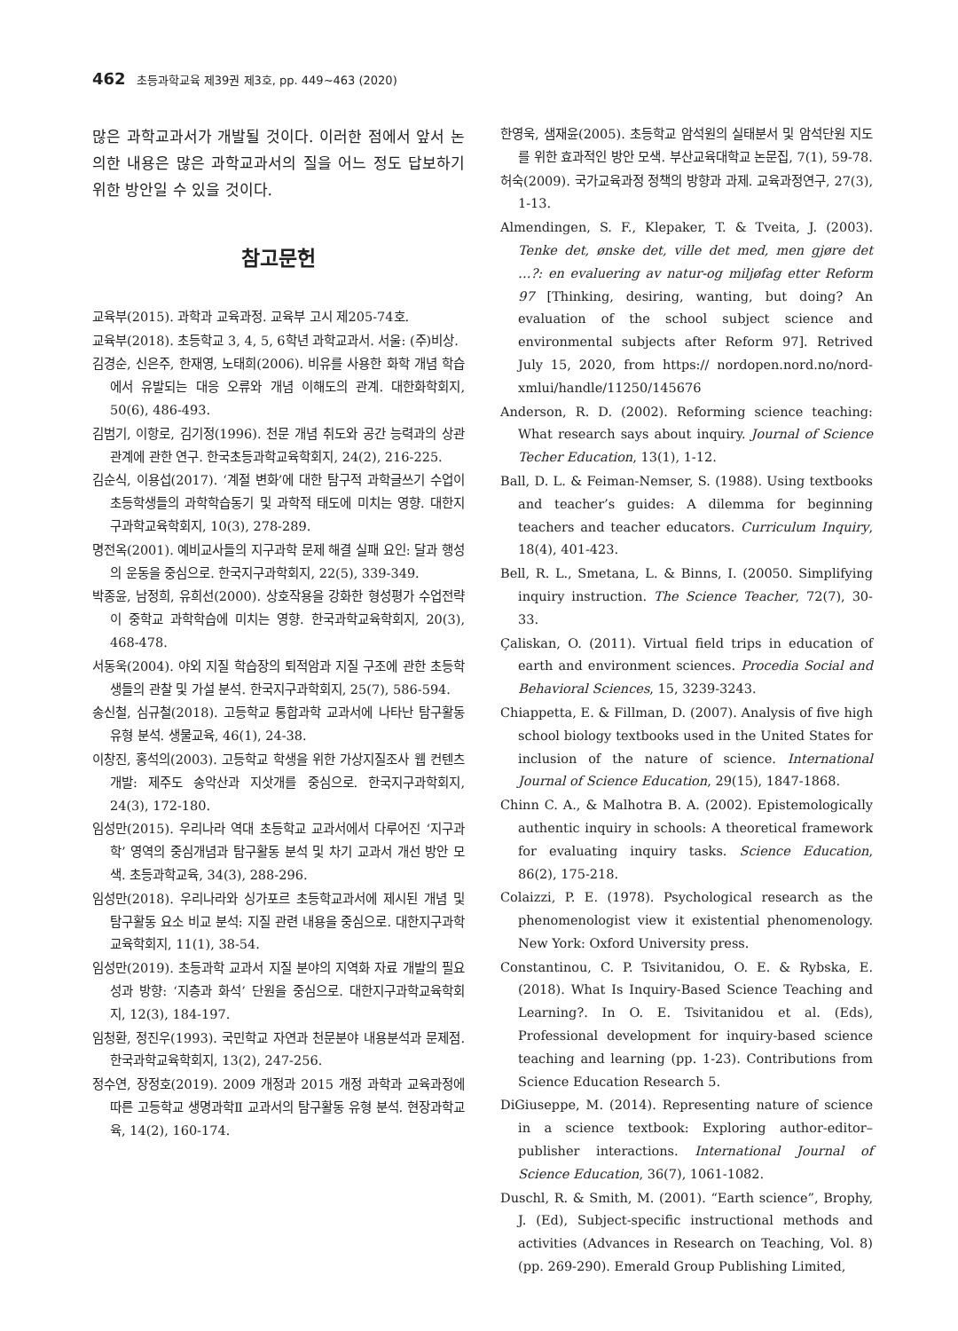462 초등과학교육 제39권 제3호, pp. 449~463 (2020)
많은 과학교과서가 개발될 것이다. 이러한 점에서 앞서 논의한 내용은 많은 과학교과서의 질을 어느 정도 답보하기 위한 방안일 수 있을 것이다.
참고문헌
교육부(2015). 과학과 교육과정. 교육부 고시 제205-74호.
교육부(2018). 초등학교 3, 4, 5, 6학년 과학교과서. 서울: (주)비상.
김경순, 신은주, 한재영, 노태희(2006). 비유를 사용한 화학 개념 학습에서 유발되는 대응 오류와 개념 이해도의 관계. 대한화학회지, 50(6), 486-493.
김범기, 이항로, 김기정(1996). 천문 개념 취도와 공간 능력과의 상관관계에 관한 연구. 한국초등과학교육학회지, 24(2), 216-225.
김순식, 이용섭(2017). ‘계절 변화’에 대한 탐구적 과학글쓰기 수업이 초등학생들의 과학학습동기 및 과학적 태도에 미치는 영향. 대한지구과학교육학회지, 10(3), 278-289.
명전옥(2001). 예비교사들의 지구과학 문제 해결 실패 요인: 달과 행성의 운동을 중심으로. 한국지구과학회지, 22(5), 339-349.
박종윤, 남정희, 유희선(2000). 상호작용을 강화한 형성평가 수업전략이 중학교 과학학습에 미치는 영향. 한국과학교육학회지, 20(3), 468-478.
서동욱(2004). 야외 지질 학습장의 퇴적암과 지질 구조에 관한 초등학생들의 관찰 및 가설 분석. 한국지구과학회지, 25(7), 586-594.
송신철, 심규철(2018). 고등학교 통합과학 교과서에 나타난 탐구활동 유형 분석. 생물교육, 46(1), 24-38.
이창진, 홍석의(2003). 고등학교 학생을 위한 가상지질조사 웹 컨텐츠 개발: 제주도 송악산과 지삿개를 중심으로. 한국지구과학회지, 24(3), 172-180.
임성만(2015). 우리나라 역대 초등학교 교과서에서 다루어진 ‘지구과학’ 영역의 중심개념과 탐구활동 분석 및 차기 교과서 개선 방안 모색. 초등과학교육, 34(3), 288-296.
임성만(2018). 우리나라와 싱가포르 초등학교과서에 제시된 개념 및 탐구활동 요소 비교 분석: 지질 관련 내용을 중심으로. 대한지구과학교육학회지, 11(1), 38-54.
임성만(2019). 초등과학 교과서 지질 분야의 지역화 자료 개발의 필요성과 방향: ‘지층과 화석’ 단원을 중심으로. 대한지구과학교육학회지, 12(3), 184-197.
임청환, 정진우(1993). 국민학교 자연과 천문분야 내용분석과 문제점. 한국과학교육학회지, 13(2), 247-256.
정수연, 장정호(2019). 2009 개정과 2015 개정 과학과 교육과정에 따른 고등학교 생명과학Ⅱ 교과서의 탐구활동 유형 분석. 현장과학교육, 14(2), 160-174.
한영욱, 샘재윤(2005). 초등학교 암석원의 실태분서 및 암석단원 지도를 위한 효과적인 방안 모색. 부산교육대학교 논문집, 7(1), 59-78.
허숙(2009). 국가교육과정 정책의 방향과 과제. 교육과정연구, 27(3), 1-13.
Almendingen, S. F., Klepaker, T. & Tveita, J. (2003). Tenke det, ønske det, ville det med, men gjøre det …?: en evaluering av natur-og miljøfag etter Reform 97 [Thinking, desiring, wanting, but doing? An evaluation of the school subject science and environmental subjects after Reform 97]. Retrived July 15, 2020, from https:// nordopen.nord.no/nord-xmlui/handle/11250/145676
Anderson, R. D. (2002). Reforming science teaching: What research says about inquiry. Journal of Science Techer Education, 13(1), 1-12.
Ball, D. L. & Feiman-Nemser, S. (1988). Using textbooks and teacher’s guides: A dilemma for beginning teachers and teacher educators. Curriculum Inquiry, 18(4), 401-423.
Bell, R. L., Smetana, L. & Binns, I. (20050. Simplifying inquiry instruction. The Science Teacher, 72(7), 30-33.
Çaliskan, O. (2011). Virtual field trips in education of earth and environment sciences. Procedia Social and Behavioral Sciences, 15, 3239-3243.
Chiappetta, E. & Fillman, D. (2007). Analysis of five high school biology textbooks used in the United States for inclusion of the nature of science. International Journal of Science Education, 29(15), 1847-1868.
Chinn C. A., & Malhotra B. A. (2002). Epistemologically authentic inquiry in schools: A theoretical framework for evaluating inquiry tasks. Science Education, 86(2), 175-218.
Colaizzi, P. E. (1978). Psychological research as the phenomenologist view it existential phenomenology. New York: Oxford University press.
Constantinou, C. P. Tsivitanidou, O. E. & Rybska, E. (2018). What Is Inquiry-Based Science Teaching and Learning?. In O. E. Tsivitanidou et al. (Eds), Professional development for inquiry-based science teaching and learning (pp. 1-23). Contributions from Science Education Research 5.
DiGiuseppe, M. (2014). Representing nature of science in a science textbook: Exploring author-editor–publisher interactions. International Journal of Science Education, 36(7), 1061-1082.
Duschl, R. & Smith, M. (2001). “Earth science”, Brophy, J. (Ed), Subject-specific instructional methods and activities (Advances in Research on Teaching, Vol. 8) (pp. 269-290). Emerald Group Publishing Limited,